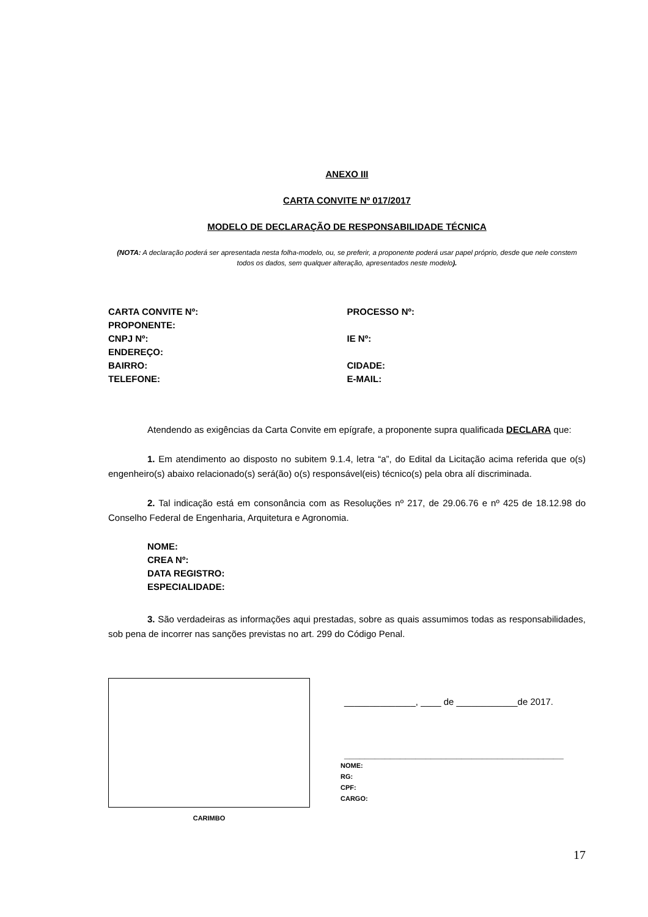ANEXO III
CARTA CONVITE Nº 017/2017
MODELO DE DECLARAÇÃO DE RESPONSABILIDADE TÉCNICA
(NOTA: A declaração poderá ser apresentada nesta folha-modelo, ou, se preferir, a proponente poderá usar papel próprio, desde que nele constem todos os dados, sem qualquer alteração, apresentados neste modelo).
CARTA CONVITE Nº: PROCESSO Nº:
PROPONENTE:
CNPJ Nº: IE Nº:
ENDEREÇO:
BAIRRO: CIDADE:
TELEFONE: E-MAIL:
Atendendo as exigências da Carta Convite em epígrafe, a proponente supra qualificada DECLARA que:
1. Em atendimento ao disposto no subitem 9.1.4, letra “a”, do Edital da Licitação acima referida que o(s) engenheiro(s) abaixo relacionado(s) será(ão) o(s) responsável(eis) técnico(s) pela obra alí discriminada.
2. Tal indicação está em consonância com as Resoluções nº 217, de 29.06.76 e nº 425 de 18.12.98 do Conselho Federal de Engenharia, Arquitetura e Agronomia.
NOME:
CREA Nº:
DATA REGISTRO:
ESPECIALIDADE:
3. São verdadeiras as informações aqui prestadas, sobre as quais assumimos todas as responsabilidades, sob pena de incorrer nas sanções previstas no art. 299 do Código Penal.
CARIMBO
______________, ____ de ____________de 2017.
___________________________________________
NOME:
RG:
CPF:
CARGO:
17